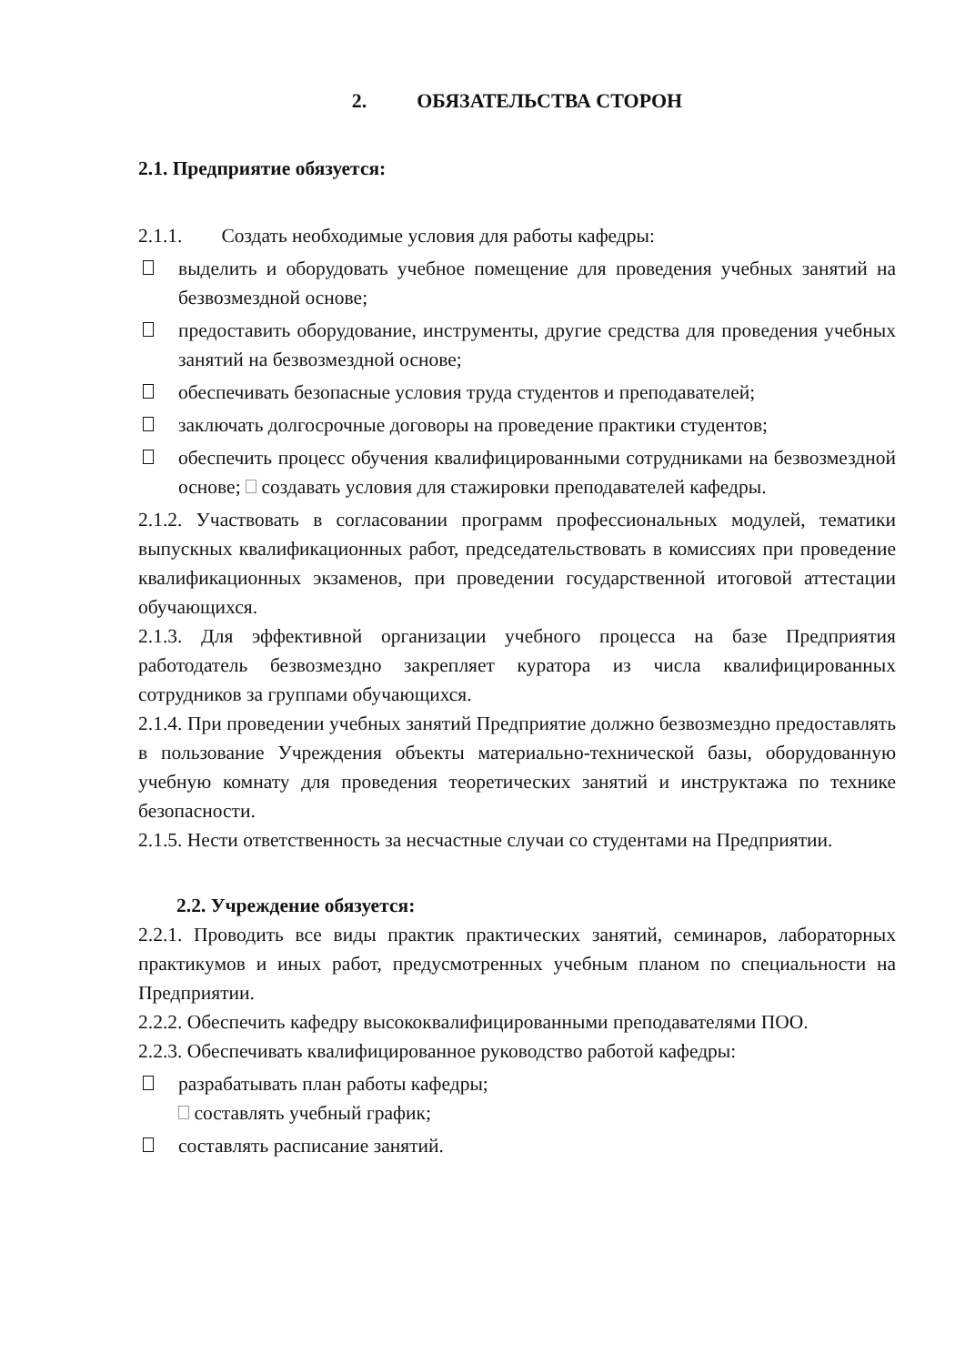2. ОБЯЗАТЕЛЬСТВА СТОРОН
2.1. Предприятие обязуется:
2.1.1. Создать необходимые условия для работы кафедры:
выделить и оборудовать учебное помещение для проведения учебных занятий на безвозмездной основе;
предоставить оборудование, инструменты, другие средства для проведения учебных занятий на безвозмездной основе;
обеспечивать безопасные условия труда студентов и преподавателей;
заключать долгосрочные договоры на проведение практики студентов;
обеспечить процесс обучения квалифицированными сотрудниками на безвозмездной основе; создавать условия для стажировки преподавателей кафедры.
2.1.2. Участвовать в согласовании программ профессиональных модулей, тематики выпускных квалификационных работ, председательствовать в комиссиях при проведение квалификационных экзаменов, при проведении государственной итоговой аттестации обучающихся.
2.1.3. Для эффективной организации учебного процесса на базе Предприятия работодатель безвозмездно закрепляет куратора из числа квалифицированных сотрудников за группами обучающихся.
2.1.4. При проведении учебных занятий Предприятие должно безвозмездно предоставлять в пользование Учреждения объекты материально-технической базы, оборудованную учебную комнату для проведения теоретических занятий и инструктажа по технике безопасности.
2.1.5. Нести ответственность за несчастные случаи со студентами на Предприятии.
2.2. Учреждение обязуется:
2.2.1. Проводить все виды практик практических занятий, семинаров, лабораторных практикумов и иных работ, предусмотренных учебным планом по специальности на Предприятии.
2.2.2. Обеспечить кафедру высококвалифицированными преподавателями ПОО.
2.2.3. Обеспечивать квалифицированное руководство работой кафедры:
разрабатывать план работы кафедры;
составлять учебный график;
составлять расписание занятий.